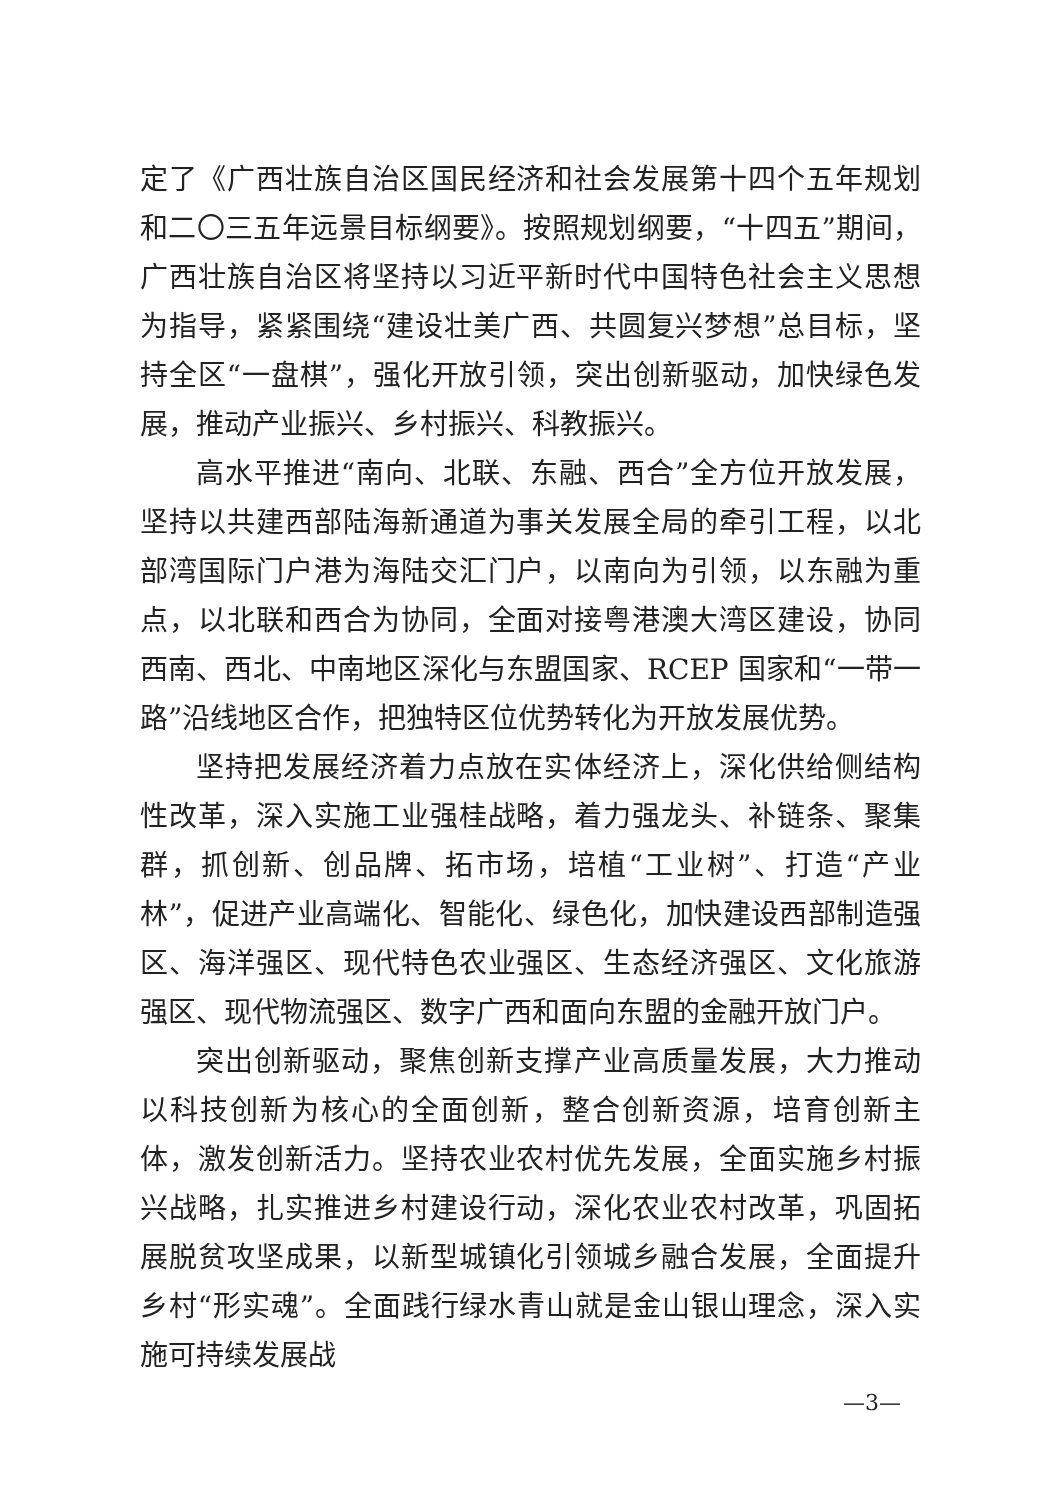定了《广西壮族自治区国民经济和社会发展第十四个五年规划和二〇三五年远景目标纲要》。按照规划纲要，“十四五”期间，广西壮族自治区将坚持以习近平新时代中国特色社会主义思想为指导，紧紧围绕“建设壮美广西、共圆复兴梦想”总目标，坚持全区“一盘棋”，强化开放引领，突出创新驱动，加快绿色发展，推动产业振兴、乡村振兴、科教振兴。
高水平推进“南向、北联、东融、西合”全方位开放发展，坚持以共建西部陆海新通道为事关发展全局的牵引工程，以北部湾国际门户港为海陆交汇门户，以南向为引领，以东融为重点，以北联和西合为协同，全面对接粤港澳大湾区建设，协同西南、西北、中南地区深化与东盟国家、RCEP 国家和“一带一路”沿线地区合作，把独特区位优势转化为开放发展优势。
坚持把发展经济着力点放在实体经济上，深化供给侧结构性改革，深入实施工业强桂战略，着力强龙头、补链条、聚集群，抓创新、创品牌、拓市场，培植“工业树”、打造“产业林”，促进产业高端化、智能化、绿色化，加快建设西部制造强区、海洋强区、现代特色农业强区、生态经济强区、文化旅游强区、现代物流强区、数字广西和面向东盟的金融开放门户。
突出创新驱动，聚焦创新支撑产业高质量发展，大力推动以科技创新为核心的全面创新，整合创新资源，培育创新主体，激发创新活力。坚持农业农村优先发展，全面实施乡村振兴战略，扎实推进乡村建设行动，深化农业农村改革，巩固拓展脱贫攻坚成果，以新型城镇化引领城乡融合发展，全面提升乡村“形实魂”。全面践行绿水青山就是金山银山理念，深入实施可持续发展战
—3—